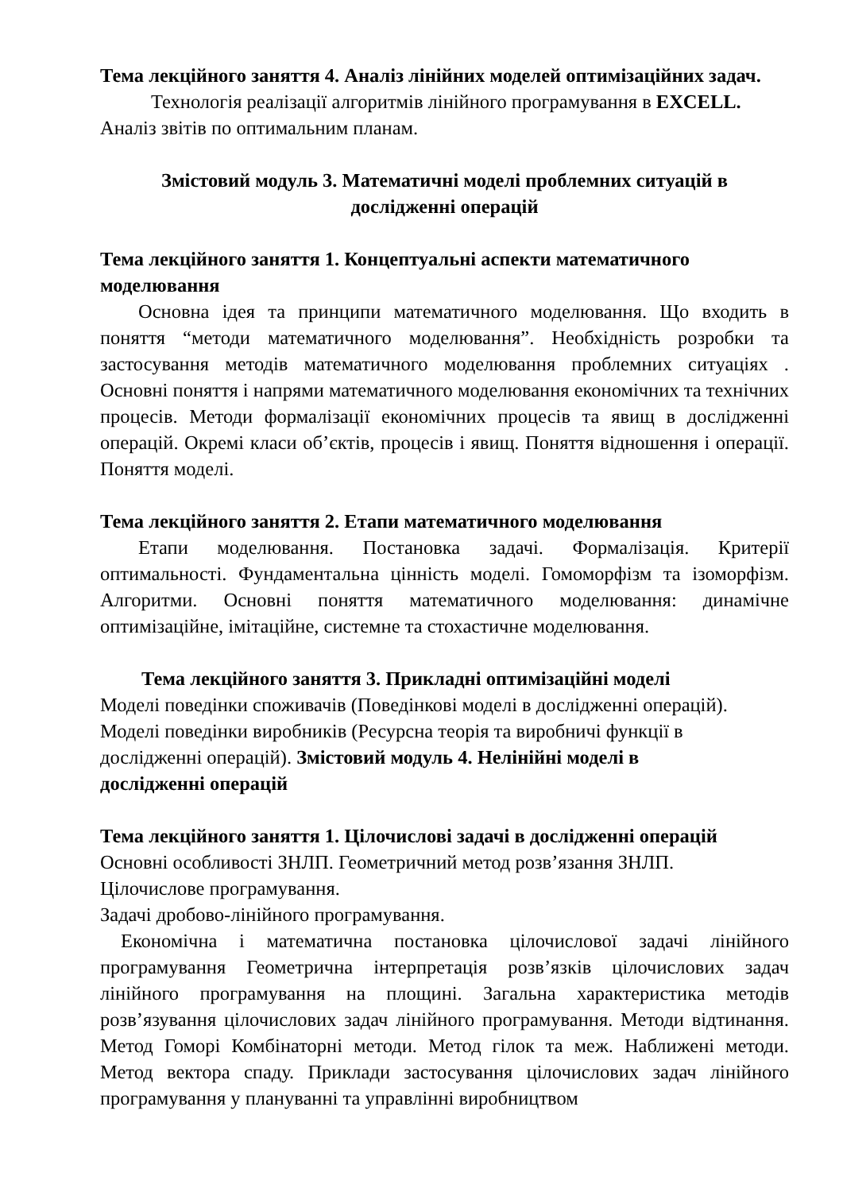Тема лекційного заняття 4. Аналіз лінійних моделей оптимізаційних задач.
Технологія реалізації алгоритмів лінійного програмування в EXCELL.
Аналіз звітів по оптимальним планам.
Змістовий модуль 3. Математичні моделі проблемних ситуацій в
дослідженні операцій
Тема лекційного заняття 1. Концептуальні аспекти математичного
моделювання
Основна ідея та принципи математичного моделювання. Що входить в поняття “методи математичного моделювання”. Необхідність розробки та застосування методів математичного моделювання проблемних ситуаціях . Основні поняття і напрями математичного моделювання економічних та технічних процесів. Методи формалізації економічних процесів та явищ в дослідженні операцій. Окремі класи об’єктів, процесів і явищ. Поняття відношення і операції. Поняття моделі.
Тема лекційного заняття 2. Етапи математичного моделювання
Етапи моделювання. Постановка задачі. Формалізація. Критерії оптимальності. Фундаментальна цінність моделі. Гомоморфізм та ізоморфізм. Алгоритми. Основні поняття математичного моделювання: динамічне оптимізаційне, імітаційне, системне та стохастичне моделювання.
Тема лекційного заняття 3. Прикладні оптимізаційні моделі
Моделі поведінки споживачів (Поведінкові моделі в дослідженні операцій).
Моделі поведінки виробників (Ресурсна теорія та виробничі функції в
дослідженні операцій). Змістовий модуль 4. Нелінійні моделі в
дослідженні операцій
Тема лекційного заняття 1. Цілочислові задачі в дослідженні операцій
Основні особливості ЗНЛП. Геометричний метод розв’язання ЗНЛП.
Цілочислове програмування.
Задачі дробово-лінійного програмування.
Економічна і математична постановка цілочислової задачі лінійного програмування Геометрична інтерпретація розв’язків цілочислових задач лінійного програмування на площині. Загальна характеристика методів розв’язування цілочислових задач лінійного програмування. Методи відтинання. Метод Гоморі Комбінаторні методи. Метод гілок та меж. Наближені методи. Метод вектора спаду. Приклади застосування цілочислових задач лінійного програмування у плануванні та управлінні виробництвом